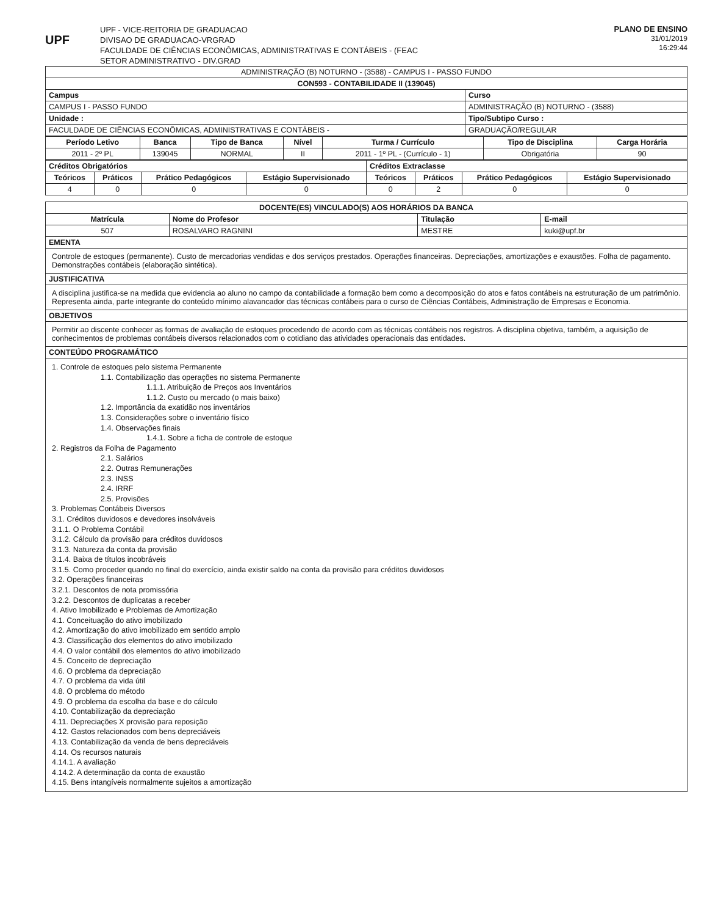UPF
UPF - VICE-REITORIA DE GRADUACAO
DIVISAO DE GRADUACAO-VRGRAD
FACULDADE DE CIÊNCIAS ECONÔMICAS, ADMINISTRATIVAS E CONTÁBEIS - (FEAC
SETOR ADMINISTRATIVO - DIV.GRAD
PLANO DE ENSINO
31/01/2019
16:29:44
| ADMINISTRAÇÃO (B) NOTURNO - (3588) - CAMPUS I - PASSO FUNDO | |
| CON593 - CONTABILIDADE II (139045) | |
| Campus | Curso |
| CAMPUS I - PASSO FUNDO | ADMINISTRAÇÃO (B) NOTURNO - (3588) |
| Unidade : | Tipo/Subtipo Curso : |
| FACULDADE DE CIÊNCIAS ECONÔMICAS, ADMINISTRATIVAS E CONTÁBEIS - | GRADUAÇÃO/REGULAR |
| Período Letivo | Banca | Tipo de Banca | Nível | Turma / Currículo | Tipo de Disciplina | Carga Horária |
| --- | --- | --- | --- | --- | --- | --- |
| 2011 - 2º PL | 139045 | NORMAL | II | 2011 - 1º PL - (Currículo - 1) | Obrigatória | 90 |
| Créditos Obrigatórios | | | | Créditos Extraclasse | | | |
| --- | --- | --- | --- | --- | --- | --- | --- |
| Teóricos | Práticos | Prático Pedagógicos | Estágio Supervisionado | Teóricos | Práticos | Prático Pedagógicos | Estágio Supervisionado |
| 4 | 0 | 0 | 0 | 0 | 2 | 0 | 0 |
| DOCENTE(ES) VINCULADO(S) AOS HORÁRIOS DA BANCA | | | |
| --- | --- | --- | --- |
| Matrícula | Nome do Profesor | Titulação | E-mail |
| 507 | ROSALVARO RAGNINI | MESTRE | kuki@upf.br |
| EMENTA | | | |
| Controle de estoques (permanente). Custo de mercadorias vendidas e dos serviços prestados. Operações financeiras. Depreciações, amortizações e exaustões. Folha de pagamento. Demonstrações contábeis (elaboração sintética). | | | |
| JUSTIFICATIVA | | | |
| A disciplina justifica-se na medida que evidencia ao aluno no campo da contabilidade a formação bem como a decomposição do atos e fatos contábeis na estruturação de um patrimônio. Representa ainda, parte integrante do conteúdo mínimo alavancador das técnicas contábeis para o curso de Ciências Contábeis, Administração de Empresas e Economia. | | | |
| OBJETIVOS | | | |
| Permitir ao discente conhecer as formas de avaliação de estoques procedendo de acordo com as técnicas contábeis nos registros. A disciplina objetiva, também, a aquisição de conhecimentos de problemas contábeis diversos relacionados com o cotidiano das atividades operacionais das entidades. | | | |
| CONTEÚDO PROGRAMÁTICO | | | |
| 1. Controle de estoques pelo sistema Permanente 1.1. Contabilização das operações no sistema Permanente 1.1.1. Atribuição de Preços aos Inventários 1.1.2. Custo ou mercado (o mais baixo) 1.2. Importância da exatidão nos inventários 1.3. Considerações sobre o inventário físico 1.4. Observações finais 1.4.1. Sobre a ficha de controle de estoque 2. Registros da Folha de Pagamento 2.1. Salários 2.2. Outras Remunerações 2.3. INSS 2.4. IRRF 2.5. Provisões 3. Problemas Contábeis Diversos 3.1. Créditos duvidosos e devedores insolváveis 3.1.1. O Problema Contábil 3.1.2. Cálculo da provisão para créditos duvidosos 3.1.3. Natureza da conta da provisão 3.1.4. Baixa de títulos incobráveis 3.1.5. Como proceder quando no final do exercício, ainda existir saldo na conta da provisão para créditos duvidosos 3.2. Operações financeiras 3.2.1. Descontos de nota promissória 3.2.2. Descontos de duplicatas a receber 4. Ativo Imobilizado e Problemas de Amortização 4.1. Conceituação do ativo imobilizado 4.2. Amortização do ativo imobilizado em sentido amplo 4.3. Classificação dos elementos do ativo imobilizado 4.4. O valor contábil dos elementos do ativo imobilizado 4.5. Conceito de depreciação 4.6. O problema da depreciação 4.7. O problema da vida útil 4.8. O problema do método 4.9. O problema da escolha da base e do cálculo 4.10. Contabilização da depreciação 4.11. Depreciações X provisão para reposição 4.12. Gastos relacionados com bens depreciáveis 4.13. Contabilização da venda de bens depreciáveis 4.14. Os recursos naturais 4.14.1. A avaliação 4.14.2. A determinação da conta de exaustão 4.15. Bens intangíveis normalmente sujeitos a amortização | | | |